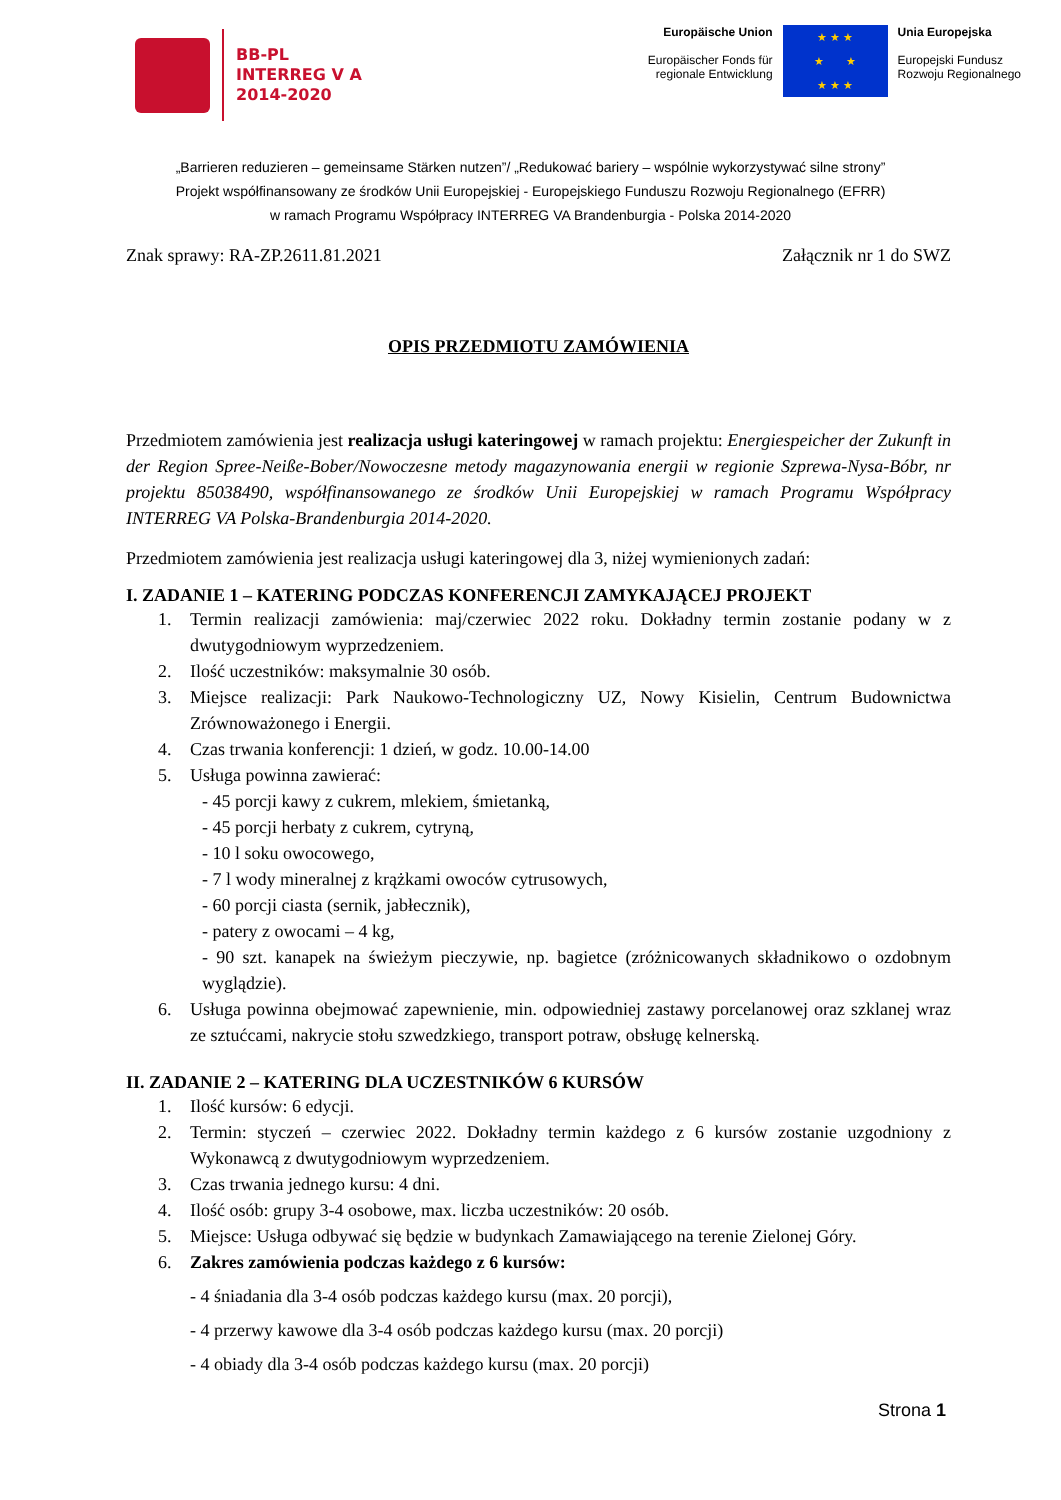BB-PL
INTERREG V A
2014-2020
Europäische Union
Europäischer Fonds für
regionale Entwicklung
★ ★ ★
★ ★
★ ★ ★
Unia Europejska
Europejski Fundusz
Rozwoju Regionalnego
„Barrieren reduzieren – gemeinsame Stärken nutzen”/ „Redukować bariery – wspólnie wykorzystywać silne strony”
Projekt współfinansowany ze środków Unii Europejskiej - Europejskiego Funduszu Rozwoju Regionalnego (EFRR)
w ramach Programu Współpracy INTERREG VA Brandenburgia - Polska 2014-2020
Znak sprawy: RA-ZP.2611.81.2021 Załącznik nr 1 do SWZ
OPIS PRZEDMIOTU ZAMÓWIENIA
Przedmiotem zamówienia jest realizacja usługi kateringowej w ramach projektu: Energiespeicher der Zukunft in der Region Spree-Neiße-Bober/Nowoczesne metody magazynowania energii w regionie Szprewa-Nysa-Bóbr, nr projektu 85038490, współfinansowanego ze środków Unii Europejskiej w ramach Programu Współpracy INTERREG VA Polska-Brandenburgia 2014-2020.
Przedmiotem zamówienia jest realizacja usługi kateringowej dla 3, niżej wymienionych zadań:
I. ZADANIE 1 – KATERING PODCZAS KONFERENCJI ZAMYKAJĄCEJ PROJEKT
1. Termin realizacji zamówienia: maj/czerwiec 2022 roku. Dokładny termin zostanie podany w z dwutygodniowym wyprzedzeniem.
2. Ilość uczestników: maksymalnie 30 osób.
3. Miejsce realizacji: Park Naukowo-Technologiczny UZ, Nowy Kisielin, Centrum Budownictwa Zrównoważonego i Energii.
4. Czas trwania konferencji: 1 dzień, w godz. 10.00-14.00
5. Usługa powinna zawierać:
- 45 porcji kawy z cukrem, mlekiem, śmietanką,
- 45 porcji herbaty z cukrem, cytryną,
- 10 l soku owocowego,
- 7 l wody mineralnej z krążkami owoców cytrusowych,
- 60 porcji ciasta (sernik, jabłecznik),
- patery z owocami – 4 kg,
- 90 szt. kanapek na świeżym pieczywie, np. bagietce (zróżnicowanych składnikowo o ozdobnym wyglądzie).
6. Usługa powinna obejmować zapewnienie, min. odpowiedniej zastawy porcelanowej oraz szklanej wraz ze sztućcami, nakrycie stołu szwedzkiego, transport potraw, obsługę kelnerską.
II. ZADANIE 2 – KATERING DLA UCZESTNIKÓW 6 KURSÓW
1. Ilość kursów: 6 edycji.
2. Termin: styczeń – czerwiec 2022. Dokładny termin każdego z 6 kursów zostanie uzgodniony z Wykonawcą z dwutygodniowym wyprzedzeniem.
3. Czas trwania jednego kursu: 4 dni.
4. Ilość osób: grupy 3-4 osobowe, max. liczba uczestników: 20 osób.
5. Miejsce: Usługa odbywać się będzie w budynkach Zamawiającego na terenie Zielonej Góry.
6. Zakres zamówienia podczas każdego z 6 kursów:
- 4 śniadania dla 3-4 osób podczas każdego kursu (max. 20 porcji),
- 4 przerwy kawowe dla 3-4 osób podczas każdego kursu (max. 20 porcji)
- 4 obiady dla 3-4 osób podczas każdego kursu (max. 20 porcji)
Strona 1